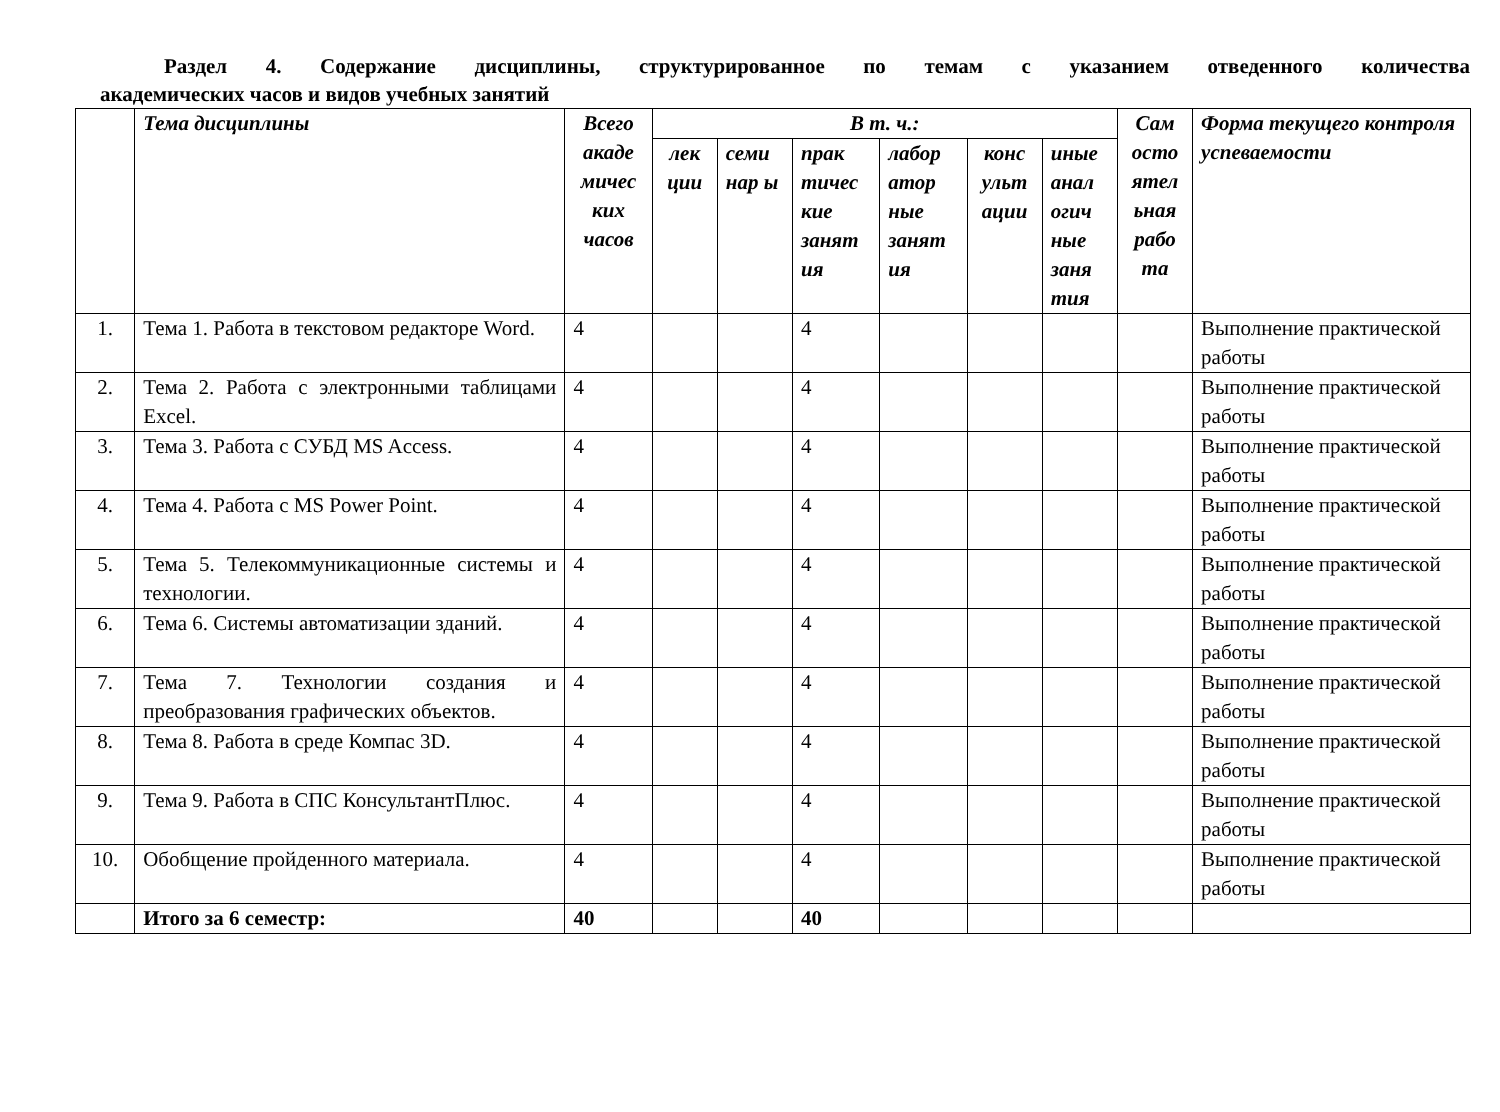Раздел 4. Содержание дисциплины, структурированное по темам с указанием отведенного количества
академических часов и видов учебных занятий
| | Тема дисциплины | Всего акаде мичес ких часов | В т. ч.: | | | | | | Сам осто ятел ьная рабо та | Форма текущего контроля успеваемости |
| --- | --- | --- | --- | --- | --- | --- | --- | --- | --- | --- |
| | | | лек ции | семи нар ы | прак тичес кие занят ия | лабор атор ные занят ия | конс ульт ации | иные анал огич ные заня тия | | |
| 1. | Тема 1. Работа в текстовом редакторе Word. | 4 | | | 4 | | | | | Выполнение практической работы |
| 2. | Тема 2. Работа с электронными таблицами Excel. | 4 | | | 4 | | | | | Выполнение практической работы |
| 3. | Тема 3. Работа с СУБД MS Access. | 4 | | | 4 | | | | | Выполнение практической работы |
| 4. | Тема 4. Работа с MS Power Point. | 4 | | | 4 | | | | | Выполнение практической работы |
| 5. | Тема 5. Телекоммуникационные системы и технологии. | 4 | | | 4 | | | | | Выполнение практической работы |
| 6. | Тема 6. Системы автоматизации зданий. | 4 | | | 4 | | | | | Выполнение практической работы |
| 7. | Тема 7. Технологии создания и преобразования графических объектов. | 4 | | | 4 | | | | | Выполнение практической работы |
| 8. | Тема 8. Работа в среде Компас 3D. | 4 | | | 4 | | | | | Выполнение практической работы |
| 9. | Тема 9. Работа в СПС КонсультантПлюс. | 4 | | | 4 | | | | | Выполнение практической работы |
| 10. | Обобщение пройденного материала. | 4 | | | 4 | | | | | Выполнение практической работы |
| | Итого за 6 семестр: | 40 | | | 40 | | | | | |